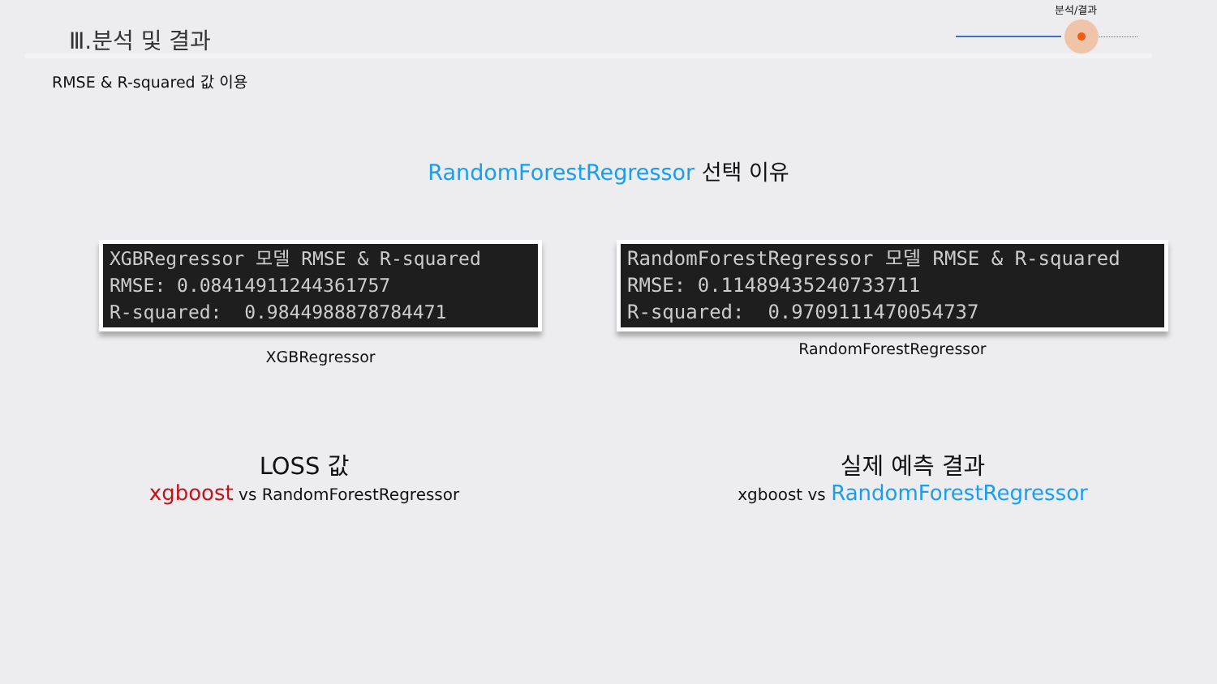Ⅲ.분석 및 결과
분석/결과
RMSE & R-squared 값 이용
RandomForestRegressor 선택 이유
XGBRegressor 모델 RMSE & R-squared
RMSE: 0.08414911244361757
R-squared: 0.9844988878784471
XGBRegressor
RandomForestRegressor 모델 RMSE & R-squared
RMSE: 0.11489435240733711
R-squared: 0.9709111470054737
RandomForestRegressor
LOSS 값
xgboost vs RandomForestRegressor
실제 예측 결과
xgboost vs RandomForestRegressor